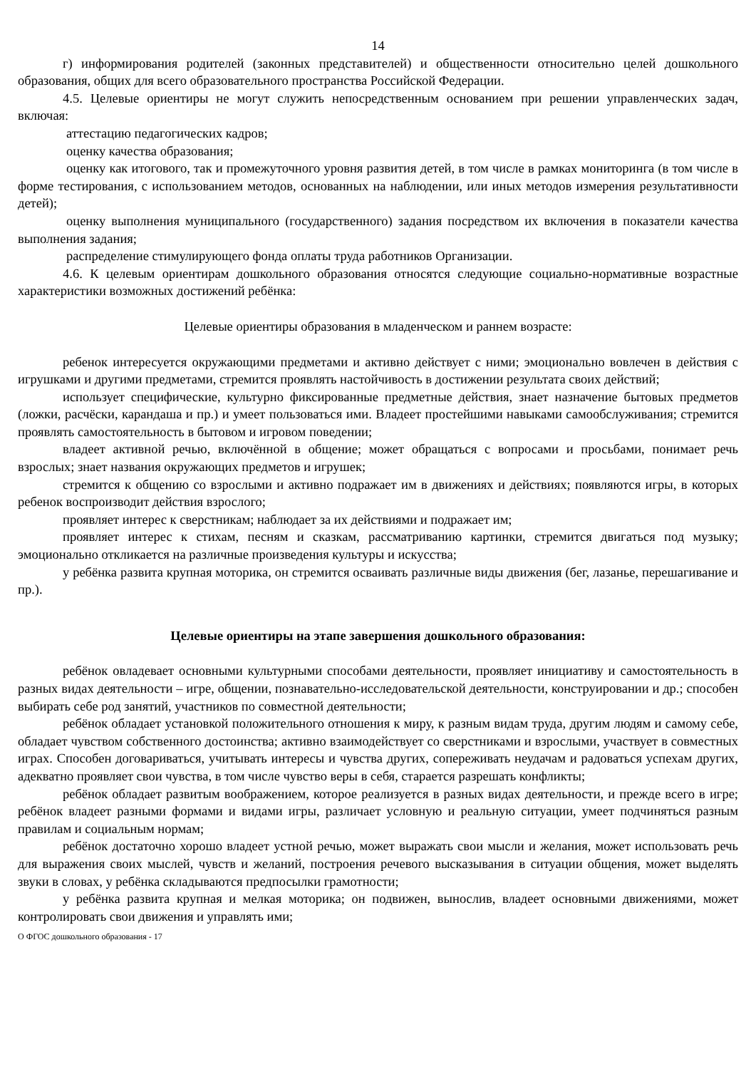14
г) информирования родителей (законных представителей) и общественности относительно целей дошкольного образования, общих для всего образовательного пространства Российской Федерации.
4.5. Целевые ориентиры не могут служить непосредственным основанием при решении управленческих задач, включая:
аттестацию педагогических кадров;
оценку качества образования;
оценку как итогового, так и промежуточного уровня развития детей, в том числе в рамках мониторинга (в том числе в форме тестирования, с использованием методов, основанных на наблюдении, или иных методов измерения результативности детей);
оценку выполнения муниципального (государственного) задания посредством их включения в показатели качества выполнения задания;
распределение стимулирующего фонда оплаты труда работников Организации.
4.6. К целевым ориентирам дошкольного образования относятся следующие социально-нормативные возрастные характеристики возможных достижений ребёнка:
Целевые ориентиры образования в младенческом и раннем возрасте:
ребенок интересуется окружающими предметами и активно действует с ними; эмоционально вовлечен в действия с игрушками и другими предметами, стремится проявлять настойчивость в достижении результата своих действий;
использует специфические, культурно фиксированные предметные действия, знает назначение бытовых предметов (ложки, расчёски, карандаша и пр.) и умеет пользоваться ими. Владеет простейшими навыками самообслуживания; стремится проявлять самостоятельность в бытовом и игровом поведении;
владеет активной речью, включённой в общение; может обращаться с вопросами и просьбами, понимает речь взрослых; знает названия окружающих предметов и игрушек;
стремится к общению со взрослыми и активно подражает им в движениях и действиях; появляются игры, в которых ребенок воспроизводит действия взрослого;
проявляет интерес к сверстникам; наблюдает за их действиями и подражает им;
проявляет интерес к стихам, песням и сказкам, рассматриванию картинки, стремится двигаться под музыку; эмоционально откликается на различные произведения культуры и искусства;
у ребёнка развита крупная моторика, он стремится осваивать различные виды движения (бег, лазанье, перешагивание и пр.).
Целевые ориентиры на этапе завершения дошкольного образования:
ребёнок овладевает основными культурными способами деятельности, проявляет инициативу и самостоятельность в разных видах деятельности – игре, общении, познавательно-исследовательской деятельности, конструировании и др.; способен выбирать себе род занятий, участников по совместной деятельности;
ребёнок обладает установкой положительного отношения к миру, к разным видам труда, другим людям и самому себе, обладает чувством собственного достоинства; активно взаимодействует со сверстниками и взрослыми, участвует в совместных играх. Способен договариваться, учитывать интересы и чувства других, сопереживать неудачам и радоваться успехам других, адекватно проявляет свои чувства, в том числе чувство веры в себя, старается разрешать конфликты;
ребёнок обладает развитым воображением, которое реализуется в разных видах деятельности, и прежде всего в игре; ребёнок владеет разными формами и видами игры, различает условную и реальную ситуации, умеет подчиняться разным правилам и социальным нормам;
ребёнок достаточно хорошо владеет устной речью, может выражать свои мысли и желания, может использовать речь для выражения своих мыслей, чувств и желаний, построения речевого высказывания в ситуации общения, может выделять звуки в словах, у ребёнка складываются предпосылки грамотности;
у ребёнка развита крупная и мелкая моторика; он подвижен, вынослив, владеет основными движениями, может контролировать свои движения и управлять ими;
О ФГОС дошкольного образования - 17